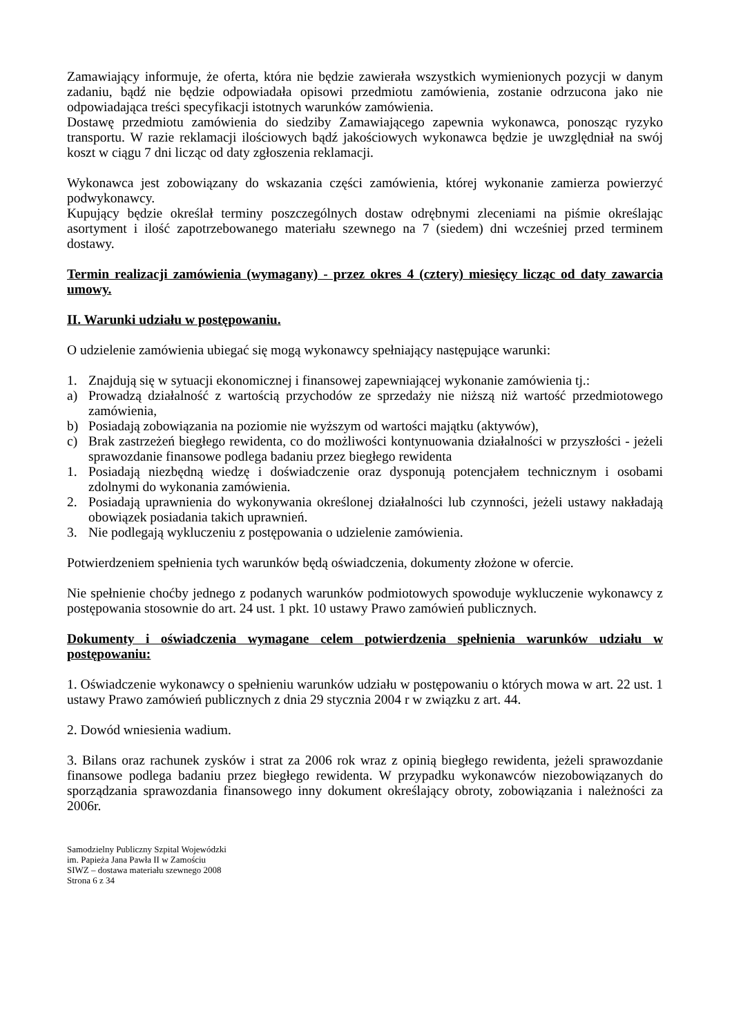Zamawiający informuje, że oferta, która nie będzie zawierała wszystkich wymienionych pozycji w danym zadaniu, bądź nie będzie odpowiadała opisowi przedmiotu zamówienia, zostanie odrzucona jako nie odpowiadająca treści specyfikacji istotnych warunków zamówienia.
Dostawę przedmiotu zamówienia do siedziby Zamawiającego zapewnia wykonawca, ponosząc ryzyko transportu. W razie reklamacji ilościowych bądź jakościowych wykonawca będzie je uwzględniał na swój koszt w ciągu 7 dni licząc od daty zgłoszenia reklamacji.
Wykonawca jest zobowiązany do wskazania części zamówienia, której wykonanie zamierza powierzyć podwykonawcy.
Kupujący będzie określał terminy poszczególnych dostaw odrębnymi zleceniami na piśmie określając asortyment i ilość zapotrzebowanego materiału szewnego na 7 (siedem) dni wcześniej przed terminem dostawy.
Termin realizacji zamówienia (wymagany) - przez okres 4 (cztery) miesięcy licząc od daty zawarcia umowy.
II. Warunki udziału w postępowaniu.
O udzielenie zamówienia ubiegać się mogą wykonawcy spełniający następujące warunki:
1. Znajdują się w sytuacji ekonomicznej i finansowej zapewniającej wykonanie zamówienia tj.:
a) Prowadzą działalność z wartością przychodów ze sprzedaży nie niższą niż wartość przedmiotowego zamówienia,
b) Posiadają zobowiązania na poziomie nie wyższym od wartości majątku (aktywów),
c) Brak zastrzeżeń biegłego rewidenta, co do możliwości kontynuowania działalności w przyszłości - jeżeli sprawozdanie finansowe podlega badaniu przez biegłego rewidenta
1. Posiadają niezbędną wiedzę i doświadczenie oraz dysponują potencjałem technicznym i osobami zdolnymi do wykonania zamówienia.
2. Posiadają uprawnienia do wykonywania określonej działalności lub czynności, jeżeli ustawy nakładają obowiązek posiadania takich uprawnień.
3. Nie podlegają wykluczeniu z postępowania o udzielenie zamówienia.
Potwierdzeniem spełnienia tych warunków będą oświadczenia, dokumenty złożone w ofercie.
Nie spełnienie choćby jednego z podanych warunków podmiotowych spowoduje wykluczenie wykonawcy z postępowania stosownie do art. 24 ust. 1 pkt. 10 ustawy Prawo zamówień publicznych.
Dokumenty i oświadczenia wymagane celem potwierdzenia spełnienia warunków udziału w postępowaniu:
1. Oświadczenie wykonawcy o spełnieniu warunków udziału w postępowaniu o których mowa w art. 22 ust. 1 ustawy Prawo zamówień publicznych z dnia 29 stycznia 2004 r w związku z art. 44.
2. Dowód wniesienia wadium.
3. Bilans oraz rachunek zysków i strat za 2006 rok wraz z opinią biegłego rewidenta, jeżeli sprawozdanie finansowe podlega badaniu przez biegłego rewidenta. W przypadku wykonawców niezobowiązanych do sporządzania sprawozdania finansowego inny dokument określający obroty, zobowiązania i należności za 2006r.
Samodzielny Publiczny Szpital Wojewódzki
im. Papieża Jana Pawła II w Zamościu
SIWZ – dostawa materiału szewnego 2008
Strona 6 z 34